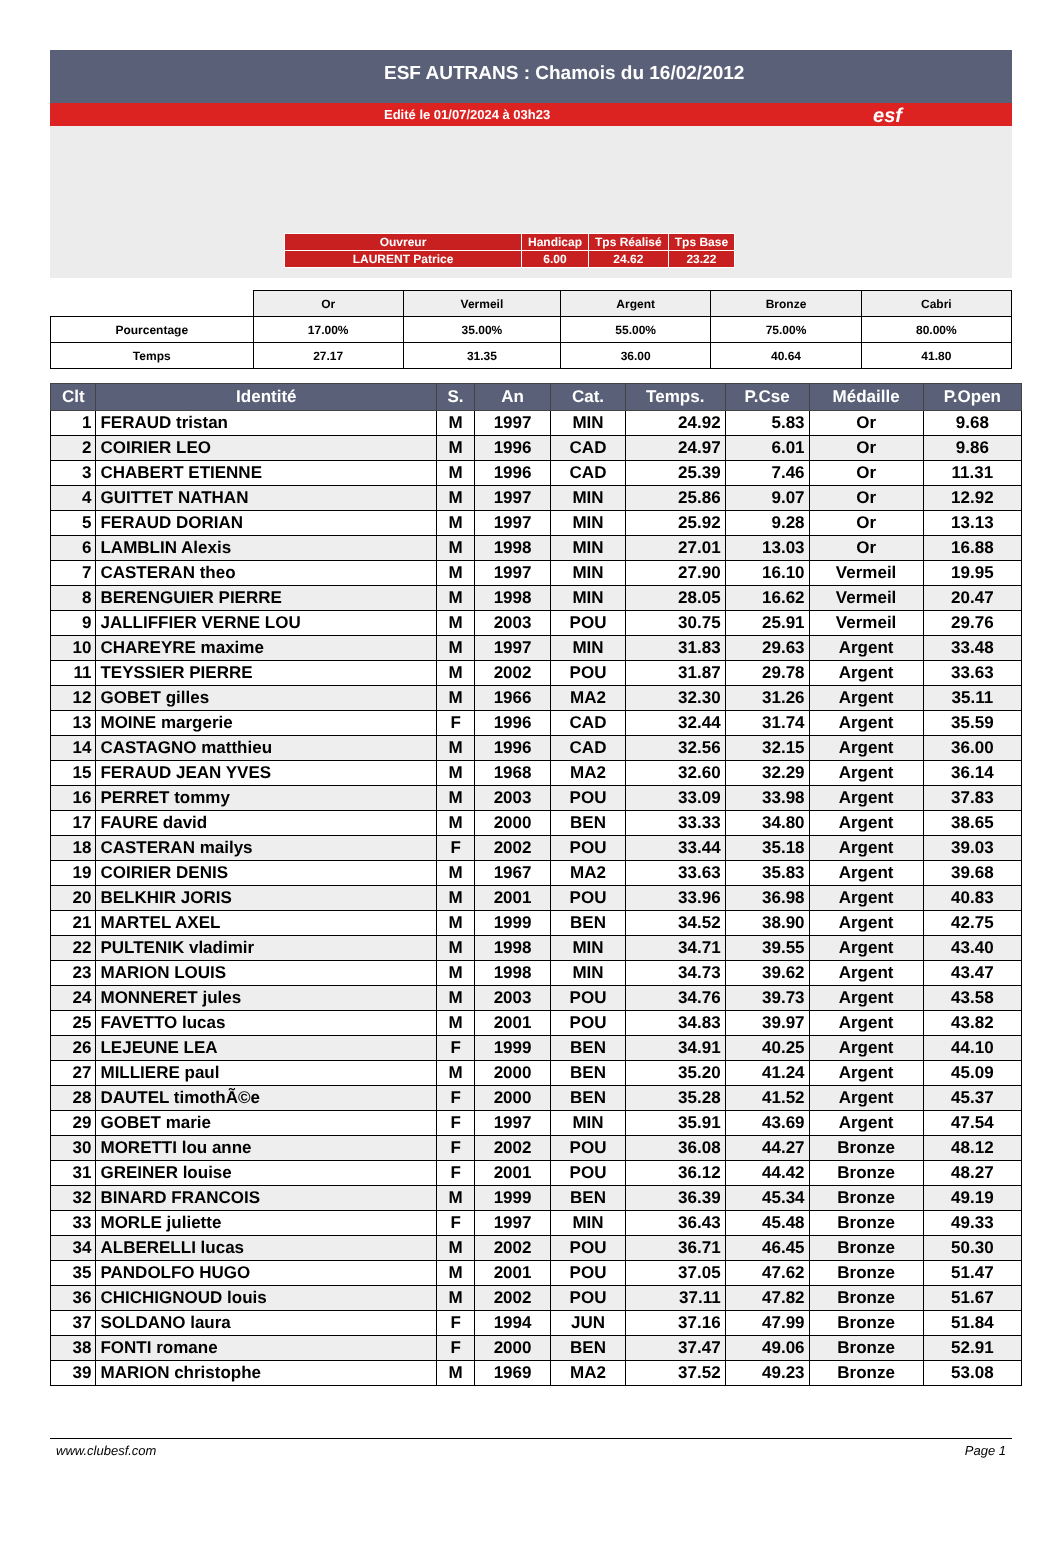ESF AUTRANS : Chamois du 16/02/2012
Edité le 01/07/2024 à 03h23
esf
| Ouvreur | Handicap | Tps Réalisé | Tps Base |
| LAURENT Patrice | 6.00 | 24.62 | 23.22 |
| | Or | Vermeil | Argent | Bronze | Cabri |
| Pourcentage | 17.00% | 35.00% | 55.00% | 75.00% | 80.00% |
| Temps | 27.17 | 31.35 | 36.00 | 40.64 | 41.80 |
| Clt | Identité | S. | An | Cat. | Temps. | P.Cse | Médaille | P.Open |
| --- | --- | --- | --- | --- | --- | --- | --- | --- |
| 1 | FERAUD tristan | M | 1997 | MIN | 24.92 | 5.83 | Or | 9.68 |
| 2 | COIRIER LEO | M | 1996 | CAD | 24.97 | 6.01 | Or | 9.86 |
| 3 | CHABERT ETIENNE | M | 1996 | CAD | 25.39 | 7.46 | Or | 11.31 |
| 4 | GUITTET NATHAN | M | 1997 | MIN | 25.86 | 9.07 | Or | 12.92 |
| 5 | FERAUD DORIAN | M | 1997 | MIN | 25.92 | 9.28 | Or | 13.13 |
| 6 | LAMBLIN Alexis | M | 1998 | MIN | 27.01 | 13.03 | Or | 16.88 |
| 7 | CASTERAN theo | M | 1997 | MIN | 27.90 | 16.10 | Vermeil | 19.95 |
| 8 | BERENGUIER PIERRE | M | 1998 | MIN | 28.05 | 16.62 | Vermeil | 20.47 |
| 9 | JALLIFFIER VERNE LOU | M | 2003 | POU | 30.75 | 25.91 | Vermeil | 29.76 |
| 10 | CHAREYRE maxime | M | 1997 | MIN | 31.83 | 29.63 | Argent | 33.48 |
| 11 | TEYSSIER PIERRE | M | 2002 | POU | 31.87 | 29.78 | Argent | 33.63 |
| 12 | GOBET gilles | M | 1966 | MA2 | 32.30 | 31.26 | Argent | 35.11 |
| 13 | MOINE margerie | F | 1996 | CAD | 32.44 | 31.74 | Argent | 35.59 |
| 14 | CASTAGNO matthieu | M | 1996 | CAD | 32.56 | 32.15 | Argent | 36.00 |
| 15 | FERAUD JEAN YVES | M | 1968 | MA2 | 32.60 | 32.29 | Argent | 36.14 |
| 16 | PERRET tommy | M | 2003 | POU | 33.09 | 33.98 | Argent | 37.83 |
| 17 | FAURE david | M | 2000 | BEN | 33.33 | 34.80 | Argent | 38.65 |
| 18 | CASTERAN mailys | F | 2002 | POU | 33.44 | 35.18 | Argent | 39.03 |
| 19 | COIRIER DENIS | M | 1967 | MA2 | 33.63 | 35.83 | Argent | 39.68 |
| 20 | BELKHIR JORIS | M | 2001 | POU | 33.96 | 36.98 | Argent | 40.83 |
| 21 | MARTEL AXEL | M | 1999 | BEN | 34.52 | 38.90 | Argent | 42.75 |
| 22 | PULTENIK vladimir | M | 1998 | MIN | 34.71 | 39.55 | Argent | 43.40 |
| 23 | MARION LOUIS | M | 1998 | MIN | 34.73 | 39.62 | Argent | 43.47 |
| 24 | MONNERET jules | M | 2003 | POU | 34.76 | 39.73 | Argent | 43.58 |
| 25 | FAVETTO lucas | M | 2001 | POU | 34.83 | 39.97 | Argent | 43.82 |
| 26 | LEJEUNE LEA | F | 1999 | BEN | 34.91 | 40.25 | Argent | 44.10 |
| 27 | MILLIERE paul | M | 2000 | BEN | 35.20 | 41.24 | Argent | 45.09 |
| 28 | DAUTEL timothÃ©e | F | 2000 | BEN | 35.28 | 41.52 | Argent | 45.37 |
| 29 | GOBET marie | F | 1997 | MIN | 35.91 | 43.69 | Argent | 47.54 |
| 30 | MORETTI lou anne | F | 2002 | POU | 36.08 | 44.27 | Bronze | 48.12 |
| 31 | GREINER louise | F | 2001 | POU | 36.12 | 44.42 | Bronze | 48.27 |
| 32 | BINARD FRANCOIS | M | 1999 | BEN | 36.39 | 45.34 | Bronze | 49.19 |
| 33 | MORLE juliette | F | 1997 | MIN | 36.43 | 45.48 | Bronze | 49.33 |
| 34 | ALBERELLI lucas | M | 2002 | POU | 36.71 | 46.45 | Bronze | 50.30 |
| 35 | PANDOLFO HUGO | M | 2001 | POU | 37.05 | 47.62 | Bronze | 51.47 |
| 36 | CHICHIGNOUD louis | M | 2002 | POU | 37.11 | 47.82 | Bronze | 51.67 |
| 37 | SOLDANO laura | F | 1994 | JUN | 37.16 | 47.99 | Bronze | 51.84 |
| 38 | FONTI romane | F | 2000 | BEN | 37.47 | 49.06 | Bronze | 52.91 |
| 39 | MARION christophe | M | 1969 | MA2 | 37.52 | 49.23 | Bronze | 53.08 |
www.clubesf.com Page 1